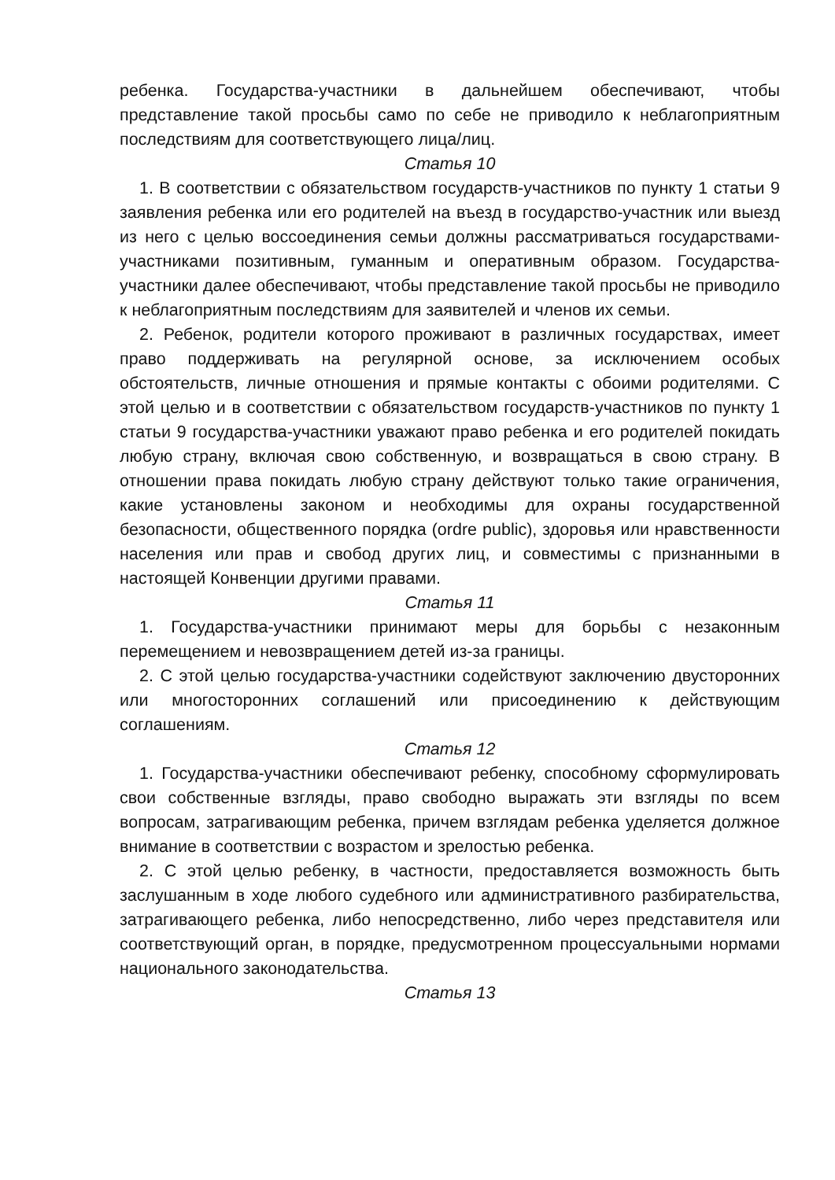ребенка. Государства-участники в дальнейшем обеспечивают, чтобы представление такой просьбы само по себе не приводило к неблагоприятным последствиям для соответствующего лица/лиц.
Статья 10
1. В соответствии с обязательством государств-участников по пункту 1 статьи 9 заявления ребенка или его родителей на въезд в государство-участник или выезд из него с целью воссоединения семьи должны рассматриваться государствами-участниками позитивным, гуманным и оперативным образом. Государства-участники далее обеспечивают, чтобы представление такой просьбы не приводило к неблагоприятным последствиям для заявителей и членов их семьи.
2. Ребенок, родители которого проживают в различных государствах, имеет право поддерживать на регулярной основе, за исключением особых обстоятельств, личные отношения и прямые контакты с обоими родителями. С этой целью и в соответствии с обязательством государств-участников по пункту 1 статьи 9 государства-участники уважают право ребенка и его родителей покидать любую страну, включая свою собственную, и возвращаться в свою страну. В отношении права покидать любую страну действуют только такие ограничения, какие установлены законом и необходимы для охраны государственной безопасности, общественного порядка (ordre public), здоровья или нравственности населения или прав и свобод других лиц, и совместимы с признанными в настоящей Конвенции другими правами.
Статья 11
1. Государства-участники принимают меры для борьбы с незаконным перемещением и невозвращением детей из-за границы.
2. С этой целью государства-участники содействуют заключению двусторонних или многосторонних соглашений или присоединению к действующим соглашениям.
Статья 12
1. Государства-участники обеспечивают ребенку, способному сформулировать свои собственные взгляды, право свободно выражать эти взгляды по всем вопросам, затрагивающим ребенка, причем взглядам ребенка уделяется должное внимание в соответствии с возрастом и зрелостью ребенка.
2. С этой целью ребенку, в частности, предоставляется возможность быть заслушанным в ходе любого судебного или административного разбирательства, затрагивающего ребенка, либо непосредственно, либо через представителя или соответствующий орган, в порядке, предусмотренном процессуальными нормами национального законодательства.
Статья 13